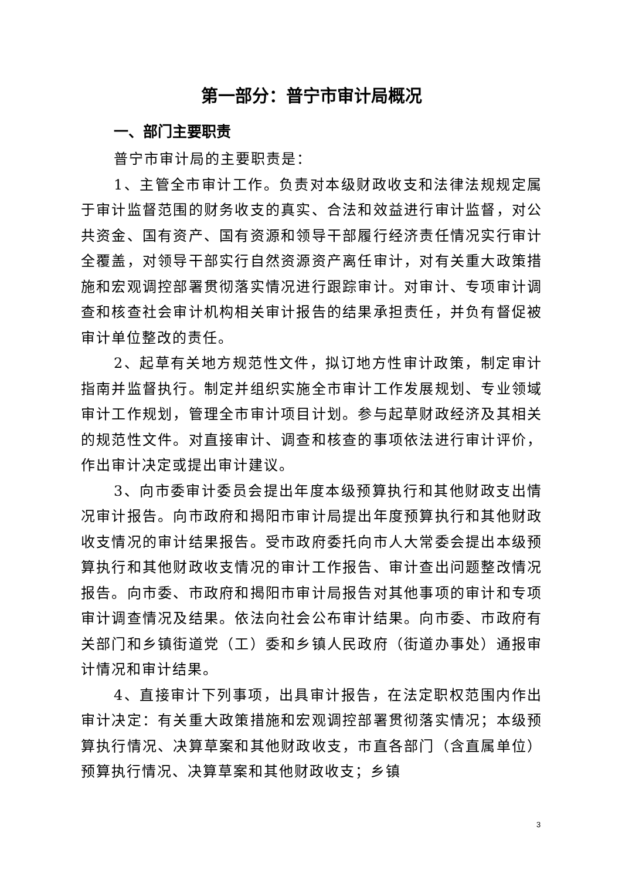第一部分：普宁市审计局概况
一、部门主要职责
普宁市审计局的主要职责是：
1、主管全市审计工作。负责对本级财政收支和法律法规规定属于审计监督范围的财务收支的真实、合法和效益进行审计监督，对公共资金、国有资产、国有资源和领导干部履行经济责任情况实行审计全覆盖，对领导干部实行自然资源资产离任审计，对有关重大政策措施和宏观调控部署贯彻落实情况进行跟踪审计。对审计、专项审计调查和核查社会审计机构相关审计报告的结果承担责任，并负有督促被审计单位整改的责任。
2、起草有关地方规范性文件，拟订地方性审计政策，制定审计指南并监督执行。制定并组织实施全市审计工作发展规划、专业领域审计工作规划，管理全市审计项目计划。参与起草财政经济及其相关的规范性文件。对直接审计、调查和核查的事项依法进行审计评价，作出审计决定或提出审计建议。
3、向市委审计委员会提出年度本级预算执行和其他财政支出情况审计报告。向市政府和揭阳市审计局提出年度预算执行和其他财政收支情况的审计结果报告。受市政府委托向市人大常委会提出本级预算执行和其他财政收支情况的审计工作报告、审计查出问题整改情况报告。向市委、市政府和揭阳市审计局报告对其他事项的审计和专项审计调查情况及结果。依法向社会公布审计结果。向市委、市政府有关部门和乡镇街道党（工）委和乡镇人民政府（街道办事处）通报审计情况和审计结果。
4、直接审计下列事项，出具审计报告，在法定职权范围内作出审计决定：有关重大政策措施和宏观调控部署贯彻落实情况；本级预算执行情况、决算草案和其他财政收支，市直各部门（含直属单位）预算执行情况、决算草案和其他财政收支；乡镇
3